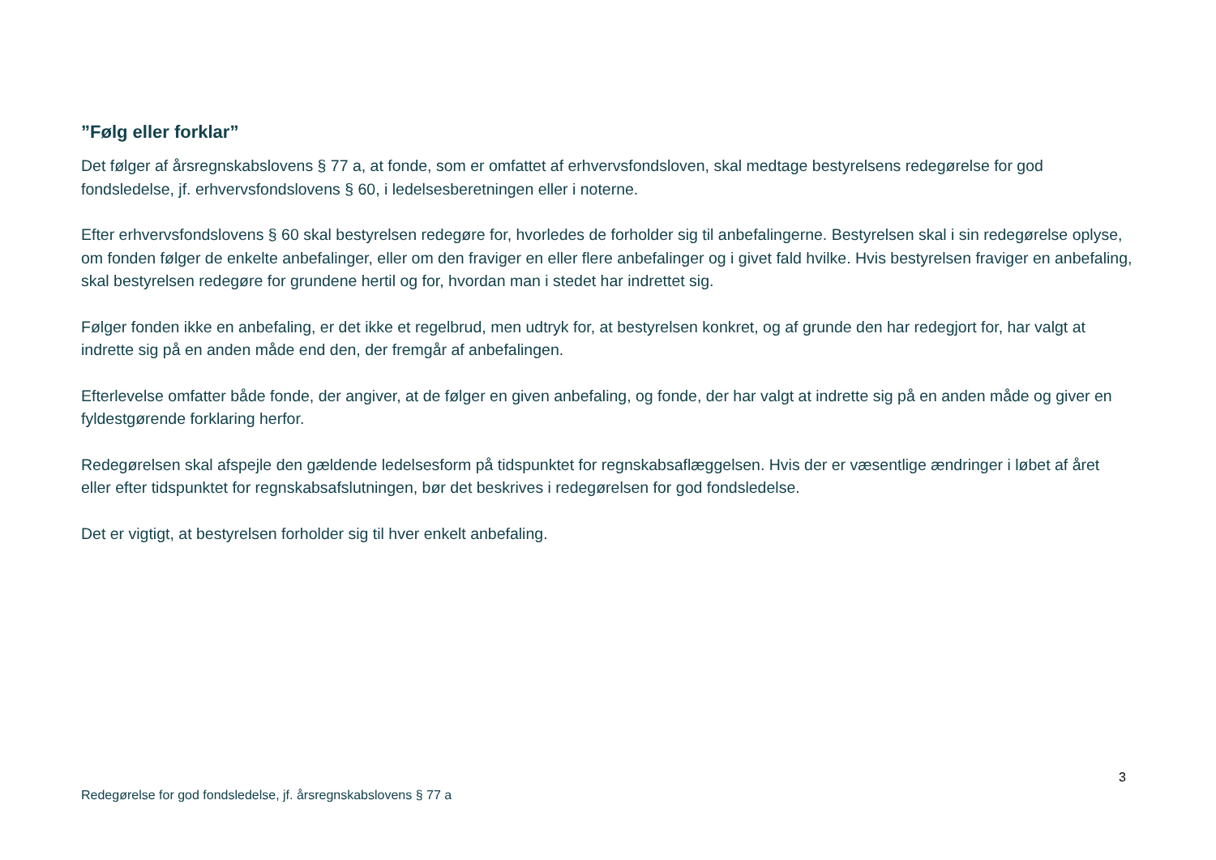”Følg eller forklar”
Det følger af årsregnskabslovens § 77 a, at fonde, som er omfattet af erhvervsfondsloven, skal medtage bestyrelsens redegørelse for god fondsledelse, jf. erhvervsfondslovens § 60, i ledelsesberetningen eller i noterne.
Efter erhvervsfondslovens § 60 skal bestyrelsen redegøre for, hvorledes de forholder sig til anbefalingerne. Bestyrelsen skal i sin redegørelse oplyse, om fonden følger de enkelte anbefalinger, eller om den fraviger en eller flere anbefalinger og i givet fald hvilke. Hvis bestyrelsen fraviger en anbefaling, skal bestyrelsen redegøre for grundene hertil og for, hvordan man i stedet har indrettet sig.
Følger fonden ikke en anbefaling, er det ikke et regelbrud, men udtryk for, at bestyrelsen konkret, og af grunde den har redegjort for, har valgt at indrette sig på en anden måde end den, der fremgår af anbefalingen.
Efterlevelse omfatter både fonde, der angiver, at de følger en given anbefaling, og fonde, der har valgt at indrette sig på en anden måde og giver en fyldestgørende forklaring herfor.
Redegørelsen skal afspejle den gældende ledelsesform på tidspunktet for regnskabsaflæggelsen. Hvis der er væsentlige ændringer i løbet af året eller efter tidspunktet for regnskabsafslutningen, bør det beskrives i redegørelsen for god fondsledelse.
Det er vigtigt, at bestyrelsen forholder sig til hver enkelt anbefaling.
3
Redegørelse for god fondsledelse, jf. årsregnskabslovens § 77 a